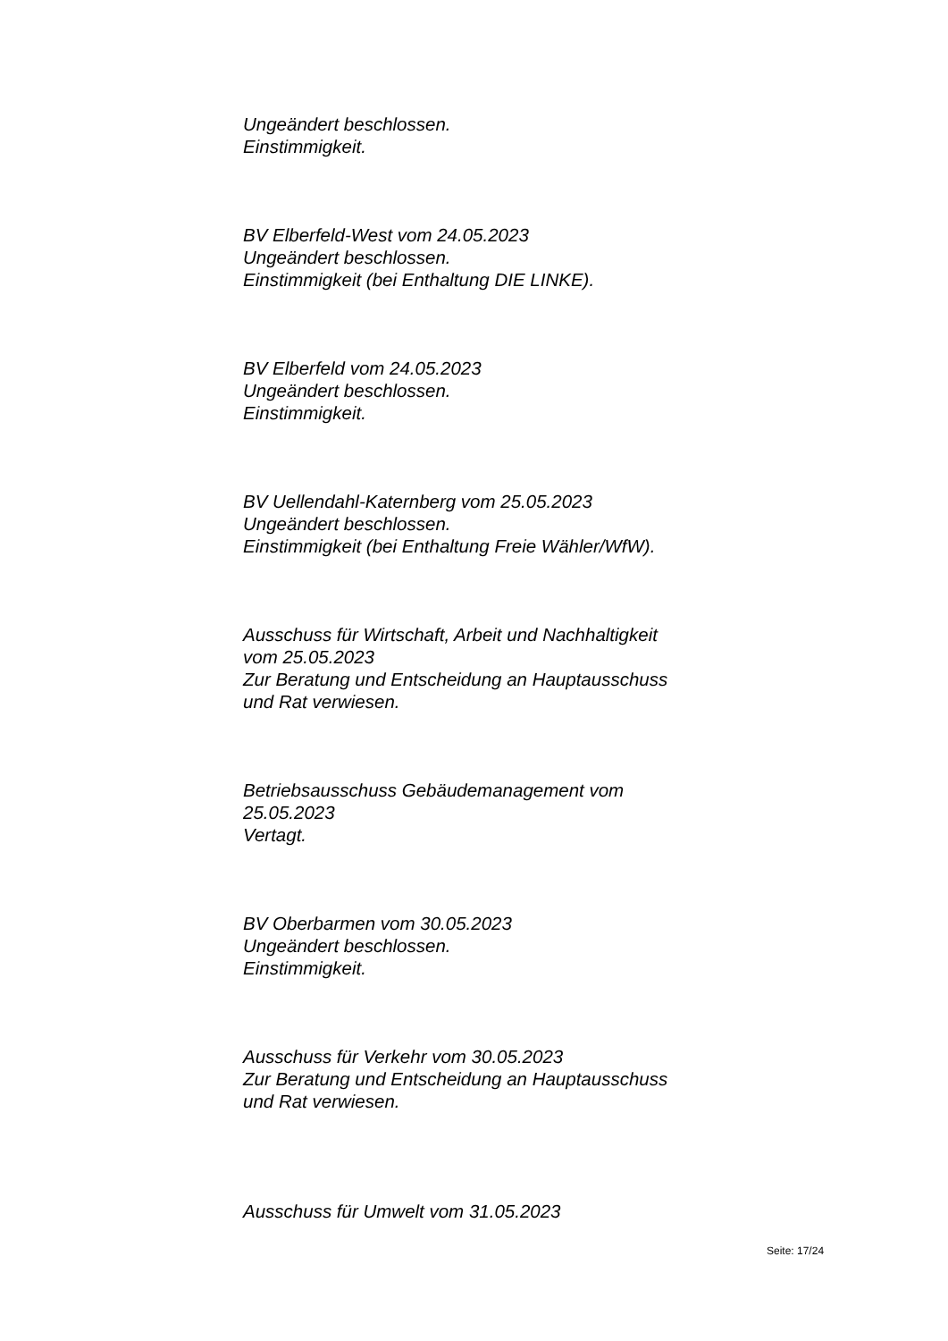Ungeändert beschlossen.
Einstimmigkeit.
BV Elberfeld-West vom 24.05.2023
Ungeändert beschlossen.
Einstimmigkeit (bei Enthaltung DIE LINKE).
BV Elberfeld vom 24.05.2023
Ungeändert beschlossen.
Einstimmigkeit.
BV Uellendahl-Katernberg vom 25.05.2023
Ungeändert beschlossen.
Einstimmigkeit (bei Enthaltung Freie Wähler/WfW).
Ausschuss für Wirtschaft, Arbeit und Nachhaltigkeit
vom 25.05.2023
Zur Beratung und Entscheidung an Hauptausschuss
und Rat verwiesen.
Betriebsausschuss Gebäudemanagement vom
25.05.2023
Vertagt.
BV Oberbarmen vom 30.05.2023
Ungeändert beschlossen.
Einstimmigkeit.
Ausschuss für Verkehr vom 30.05.2023
Zur Beratung und Entscheidung an Hauptausschuss
und Rat verwiesen.
Ausschuss für Umwelt vom 31.05.2023
Seite: 17/24